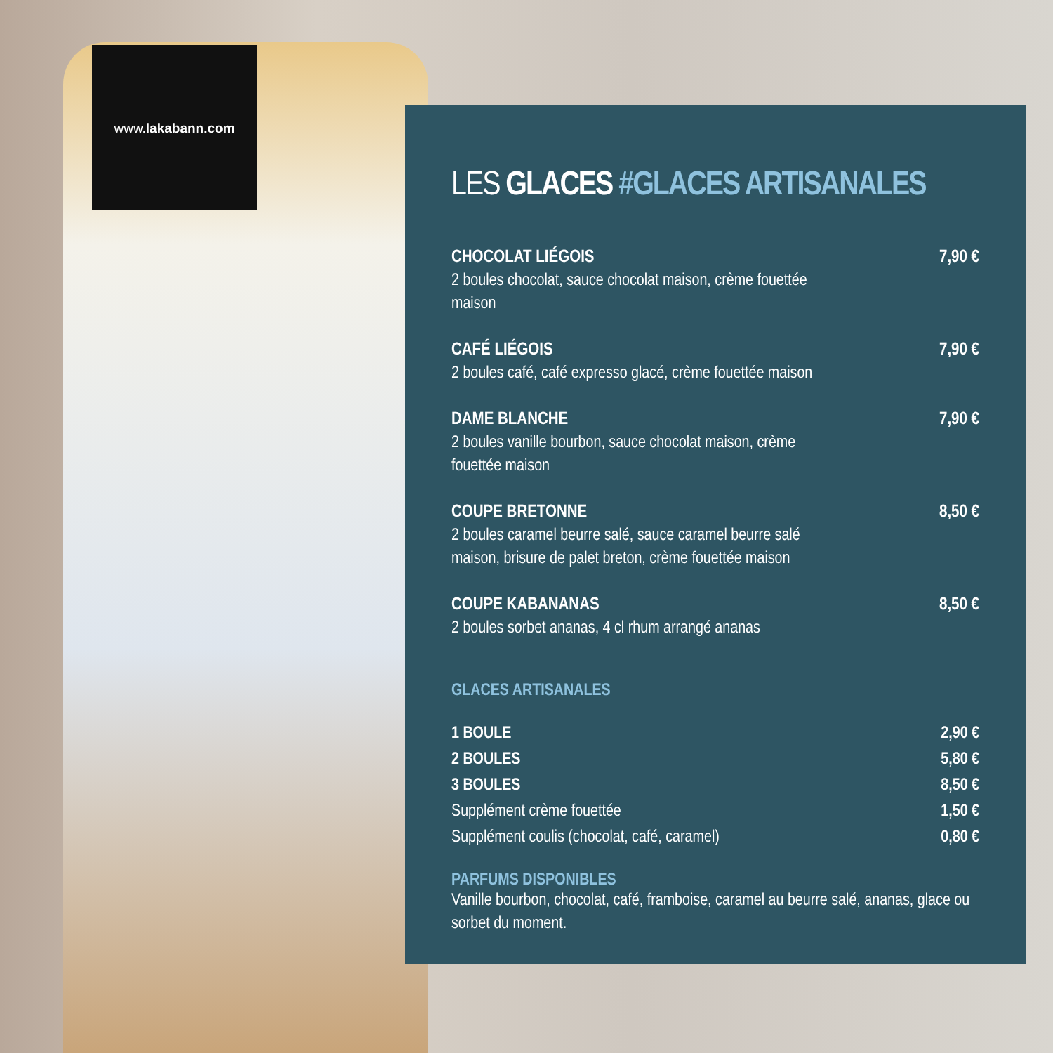www.lakabann.com
LES GLACES #GLACES ARTISANALES
CHOCOLAT LIÉGOIS
2 boules chocolat, sauce chocolat maison, crème fouettée maison
7,90 €
CAFÉ LIÉGOIS
2 boules café, café expresso glacé, crème fouettée maison
7,90 €
DAME BLANCHE
2 boules vanille bourbon, sauce chocolat maison, crème fouettée maison
7,90 €
COUPE BRETONNE
2 boules caramel beurre salé, sauce caramel beurre salé maison, brisure de palet breton, crème fouettée maison
8,50 €
COUPE KABANANAS
2 boules sorbet ananas, 4 cl rhum arrangé ananas
8,50 €
GLACES ARTISANALES
1 BOULE 2,90 €
2 BOULES 5,80 €
3 BOULES 8,50 €
Supplément crème fouettée 1,50 €
Supplément coulis (chocolat, café, caramel) 0,80 €
PARFUMS DISPONIBLES
Vanille bourbon, chocolat, café, framboise, caramel au beurre salé, ananas, glace ou sorbet du moment.